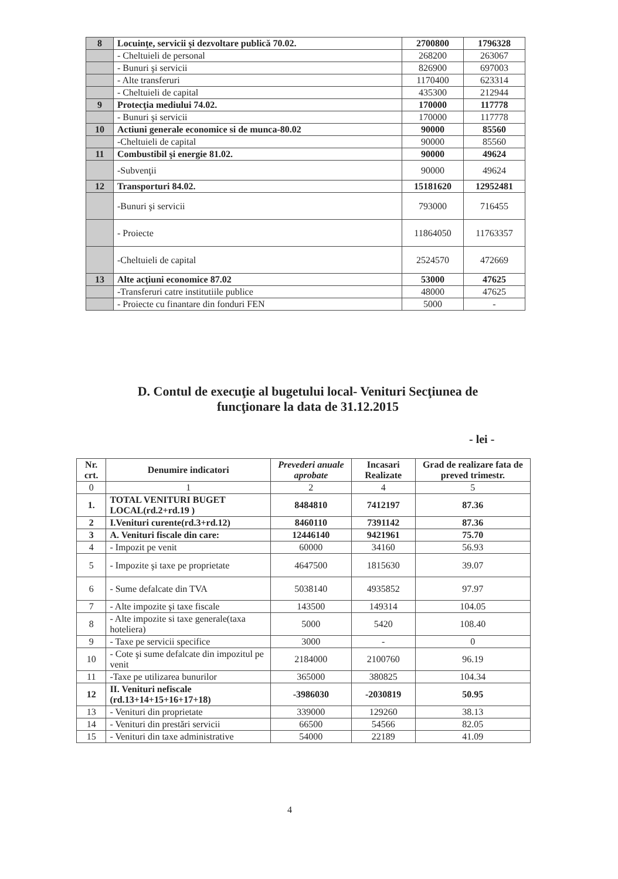| 8 | Locuinţe, servicii şi dezvoltare publică 70.02. | 2700800 | 1796328 |
| | - Cheltuieli de personal | 268200 | 263067 |
| | - Bunuri şi servicii | 826900 | 697003 |
| | - Alte transferuri | 1170400 | 623314 |
| | - Cheltuieli de capital | 435300 | 212944 |
| 9 | Protecţia mediului 74.02. | 170000 | 117778 |
| | - Bunuri şi servicii | 170000 | 117778 |
| 10 | Actiuni generale economice si de munca-80.02 | 90000 | 85560 |
| | -Cheltuieli de capital | 90000 | 85560 |
| 11 | Combustibil şi energie 81.02. | 90000 | 49624 |
| | -Subvenţii | 90000 | 49624 |
| 12 | Transporturi 84.02. | 15181620 | 12952481 |
| | -Bunuri şi servicii | 793000 | 716455 |
| | - Proiecte | 11864050 | 11763357 |
| | -Cheltuieli de capital | 2524570 | 472669 |
| 13 | Alte acţiuni economice 87.02 | 53000 | 47625 |
| | -Transferuri catre institutiile publice | 48000 | 47625 |
| | - Proiecte cu finantare din fonduri FEN | 5000 | - |
D. Contul de execuţie al bugetului local- Venituri Secţiunea de funcţionare la data de 31.12.2015
- lei -
| Nr. crt. | Denumire indicatori | Prevederi anuale aprobate | Incasari Realizate | Grad de realizare fata de preved trimestr. |
| --- | --- | --- | --- | --- |
| 0 | 1 | 2 | 4 | 5 |
| 1. | TOTAL VENITURI BUGET LOCAL(rd.2+rd.19 ) | 8484810 | 7412197 | 87.36 |
| 2 | I.Venituri curente(rd.3+rd.12) | 8460110 | 7391142 | 87.36 |
| 3 | A. Venituri fiscale din care: | 12446140 | 9421961 | 75.70 |
| 4 | - Impozit pe venit | 60000 | 34160 | 56.93 |
| 5 | - Impozite şi taxe pe proprietate | 4647500 | 1815630 | 39.07 |
| 6 | - Sume defalcate din TVA | 5038140 | 4935852 | 97.97 |
| 7 | - Alte impozite şi taxe fiscale | 143500 | 149314 | 104.05 |
| 8 | - Alte impozite si taxe generale(taxa hoteliera) | 5000 | 5420 | 108.40 |
| 9 | - Taxe pe servicii specifice | 3000 | - | 0 |
| 10 | - Cote şi sume defalcate din impozitul pe venit | 2184000 | 2100760 | 96.19 |
| 11 | -Taxe pe utilizarea bunurilor | 365000 | 380825 | 104.34 |
| 12 | II. Venituri nefiscale (rd.13+14+15+16+17+18) | -3986030 | -2030819 | 50.95 |
| 13 | - Venituri din proprietate | 339000 | 129260 | 38.13 |
| 14 | - Venituri din prestări servicii | 66500 | 54566 | 82.05 |
| 15 | - Venituri din taxe administrative | 54000 | 22189 | 41.09 |
4